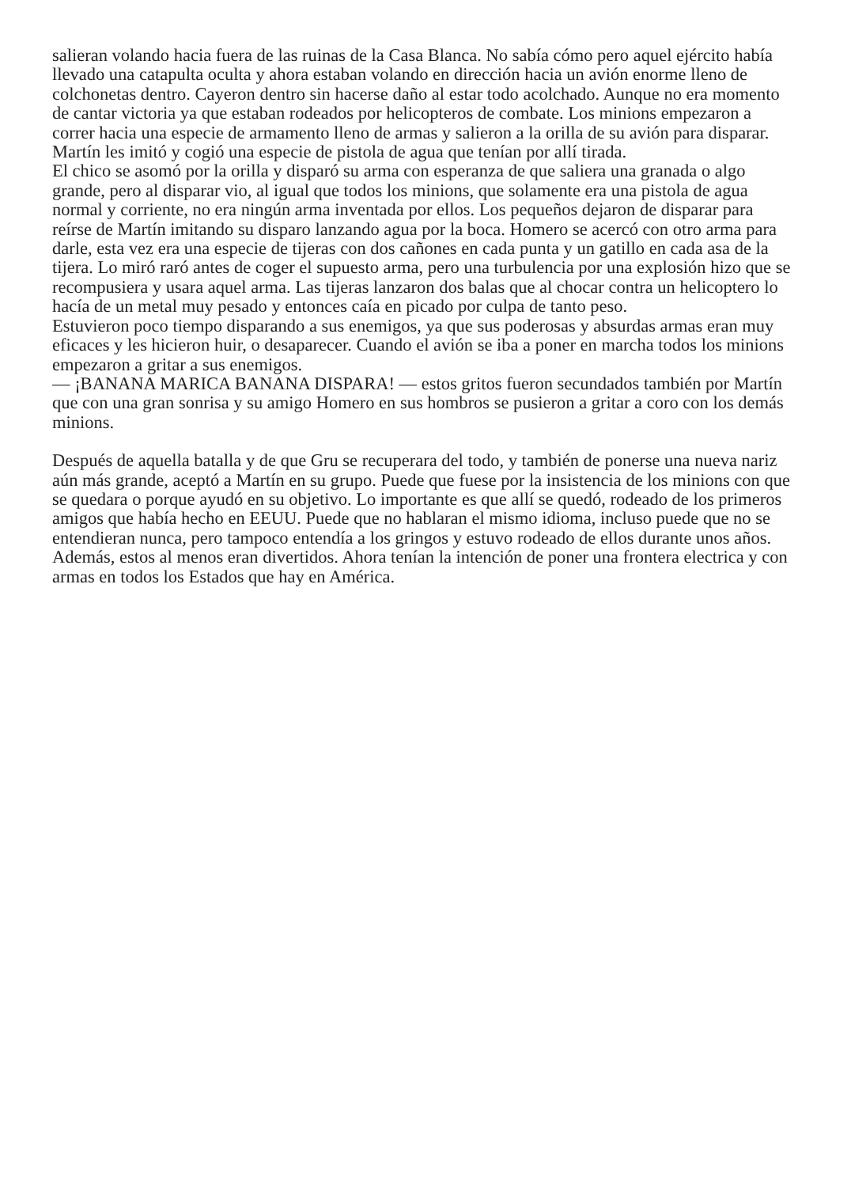salieran volando hacia fuera de las ruinas de la Casa Blanca. No sabía cómo pero aquel ejército había llevado una catapulta oculta y ahora estaban volando en dirección hacia un avión enorme lleno de colchonetas dentro. Cayeron dentro sin hacerse daño al estar todo acolchado. Aunque no era momento de cantar victoria ya que estaban rodeados por helicopteros de combate. Los minions empezaron a correr hacia una especie de armamento lleno de armas y salieron a la orilla de su avión para disparar. Martín les imitó y cogió una especie de pistola de agua que tenían por allí tirada.
El chico se asomó por la orilla y disparó su arma con esperanza de que saliera una granada o algo grande, pero al disparar vio, al igual que todos los minions, que solamente era una pistola de agua normal y corriente, no era ningún arma inventada por ellos. Los pequeños dejaron de disparar para reírse de Martín imitando su disparo lanzando agua por la boca. Homero se acercó con otro arma para darle, esta vez era una especie de tijeras con dos cañones en cada punta y un gatillo en cada asa de la tijera. Lo miró raró antes de coger el supuesto arma, pero una turbulencia por una explosión hizo que se recompusiera y usara aquel arma. Las tijeras lanzaron dos balas que al chocar contra un helicoptero lo hacía de un metal muy pesado y entonces caía en picado por culpa de tanto peso.
Estuvieron poco tiempo disparando a sus enemigos, ya que sus poderosas y absurdas armas eran muy eficaces y les hicieron huir, o desaparecer. Cuando el avión se iba a poner en marcha todos los minions empezaron a gritar a sus enemigos.
— ¡BANANA MARICA BANANA DISPARA! — estos gritos fueron secundados también por Martín que con una gran sonrisa y su amigo Homero en sus hombros se pusieron a gritar a coro con los demás minions.
Después de aquella batalla y de que Gru se recuperara del todo, y también de ponerse una nueva nariz aún más grande, aceptó a Martín en su grupo. Puede que fuese por la insistencia de los minions con que se quedara o porque ayudó en su objetivo. Lo importante es que allí se quedó, rodeado de los primeros amigos que había hecho en EEUU. Puede que no hablaran el mismo idioma, incluso puede que no se entendieran nunca, pero tampoco entendía a los gringos y estuvo rodeado de ellos durante unos años. Además, estos al menos eran divertidos. Ahora tenían la intención de poner una frontera electrica y con armas en todos los Estados que hay en América.